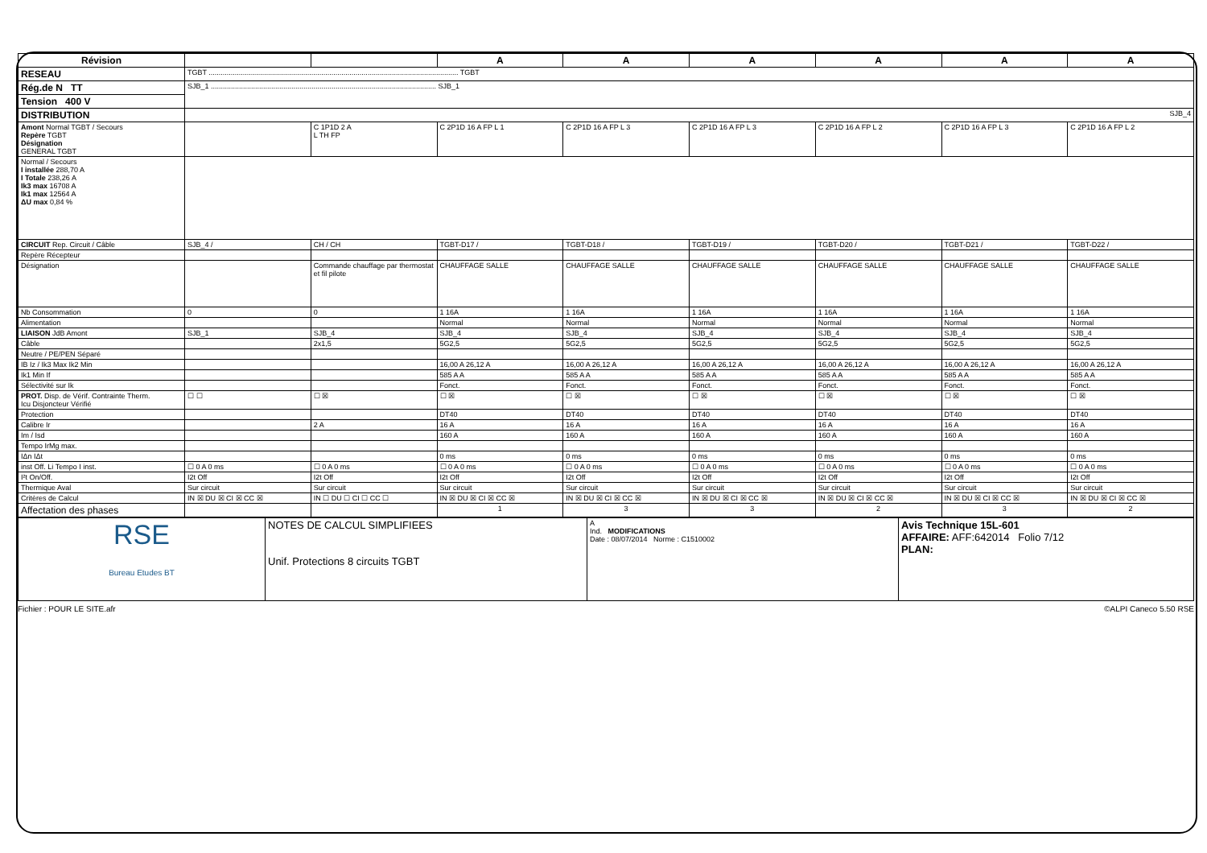| Révision | | | A | A | A | A | A | A |
| RESEAU | TGBT ............................................................................................................................ TGBT | | | | | | | |
| Rég.de N TT | SJB_1 ................................................................................................................ SJB_1 | | | | | | | |
| Tension 400 V | | | | | | | | |
| DISTRIBUTION | SJB_4 | | | | | | | |
| Amont Normal TGBT / Secours Repère TGBT Désignation GENERAL TGBT | | C 1P1D 2 A L TH FP | C 2P1D 16 A FP L 1 | C 2P1D 16 A FP L 3 | C 2P1D 16 A FP L 3 | C 2P1D 16 A FP L 2 | C 2P1D 16 A FP L 3 | C 2P1D 16 A FP L 2 |
| Normal / Secours I installée 288,70 A I Totale 238,26 A Ik3 max 16708 A Ik1 max 12564 A ΔU max 0,84 % | | | | | | | | |
| CIRCUIT Rep. Circuit / Câble | SJB_4 / | CH / CH | TGBT-D17 / | TGBT-D18 / | TGBT-D19 / | TGBT-D20 / | TGBT-D21 / | TGBT-D22 / |
| Repère Récepteur | | | | | | | | |
| Désignation | | Commande chauffage par thermostat et fil pilote | CHAUFFAGE SALLE | CHAUFFAGE SALLE | CHAUFFAGE SALLE | CHAUFFAGE SALLE | CHAUFFAGE SALLE | CHAUFFAGE SALLE |
| Nb Consommation | 0 | 0 | 1 16A | 1 16A | 1 16A | 1 16A | 1 16A | 1 16A |
| Alimentation | | | Normal | Normal | Normal | Normal | Normal | Normal |
| LIAISON JdB Amont | SJB_1 | SJB_4 | SJB_4 | SJB_4 | SJB_4 | SJB_4 | SJB_4 | SJB_4 |
| Câble | | 2x1,5 | 5G2,5 | 5G2,5 | 5G2,5 | 5G2,5 | 5G2,5 | 5G2,5 |
| Neutre / PE/PEN Séparé | | | | | | | | |
| IB Iz / Ik3 Max Ik2 Min | | | 16,00 A 26,12 A | 16,00 A 26,12 A | 16,00 A 26,12 A | 16,00 A 26,12 A | 16,00 A 26,12 A | 16,00 A 26,12 A |
| Ik1 Min If | | | 585 A A | 585 A A | 585 A A | 585 A A | 585 A A | 585 A A |
| Sélectivité sur Ik | | | Fonct. | Fonct. | Fonct. | Fonct. | Fonct. | Fonct. |
| PROT. Disp. de Vérif. Contrainte Therm. Icu Disjoncteur Vérifié | ☐ ☐ | ☐ ☒ | ☐ ☒ | ☐ ☒ | ☐ ☒ | ☐ ☒ | ☐ ☒ | ☐ ☒ |
| Protection | | | DT40 | DT40 | DT40 | DT40 | DT40 | DT40 |
| Calibre Ir | | 2 A | 16 A | 16 A | 16 A | 16 A | 16 A | 16 A |
| Im / Isd | | | 160 A | 160 A | 160 A | 160 A | 160 A | 160 A |
| Tempo IrMg max. | | | | | | | | |
| IΔn IΔt | | | 0 ms | 0 ms | 0 ms | 0 ms | 0 ms | 0 ms |
| inst Off. Li Tempo I inst. | ☐ 0 A 0 ms | ☐ 0 A 0 ms | ☐ 0 A 0 ms | ☐ 0 A 0 ms | ☐ 0 A 0 ms | ☐ 0 A 0 ms | ☐ 0 A 0 ms | ☐ 0 A 0 ms |
| I²t On/Off. | I2t Off | I2t Off | I2t Off | I2t Off | I2t Off | I2t Off | I2t Off | I2t Off |
| Thermique Aval | Sur circuit | Sur circuit | Sur circuit | Sur circuit | Sur circuit | Sur circuit | Sur circuit | Sur circuit |
| Critères de Calcul | IN ☒ DU ☒ CI ☒ CC ☒ | IN ☐ DU ☐ CI ☐ CC ☐ | IN ☒ DU ☒ CI ☒ CC ☒ | IN ☒ DU ☒ CI ☒ CC ☒ | IN ☒ DU ☒ CI ☒ CC ☒ | IN ☒ DU ☒ CI ☒ CC ☒ | IN ☒ DU ☒ CI ☒ CC ☒ | IN ☒ DU ☒ CI ☒ CC ☒ |
| Affectation des phases | | | 1 | 3 | 3 | 2 | 3 | 2 |
| RSE Bureau Etudes BT | NOTES DE CALCUL SIMPLIFIEES Unif. Protections 8 circuits TGBT | A Ind. MODIFICATIONS Date : 08/07/2014 Norme : C1510002 | Avis Technique 15L-601 AFFAIRE: AFF:642014 Folio 7/12 PLAN: |
Fichier : POUR LE SITE.afr ©ALPI Caneco 5.50 RSE